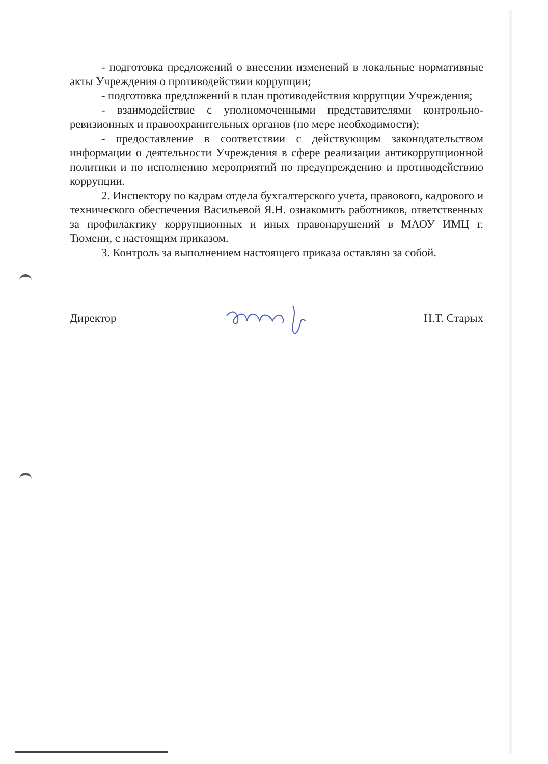- подготовка предложений о внесении изменений в локальные нормативные акты Учреждения о противодействии коррупции;
- подготовка предложений в план противодействия коррупции Учреждения;
- взаимодействие с уполномоченными представителями контрольно-ревизионных и правоохранительных органов (по мере необходимости);
- предоставление в соответствии с действующим законодательством информации о деятельности Учреждения в сфере реализации антикоррупционной политики и по исполнению мероприятий по предупреждению и противодействию коррупции.
2. Инспектору по кадрам отдела бухгалтерского учета, правового, кадрового и технического обеспечения Васильевой Я.Н. ознакомить работников, ответственных за профилактику коррупционных и иных правонарушений в МАОУ ИМЦ г. Тюмени, с настоящим приказом.
3. Контроль за выполнением настоящего приказа оставляю за собой.
Директор Н.Т. Старых